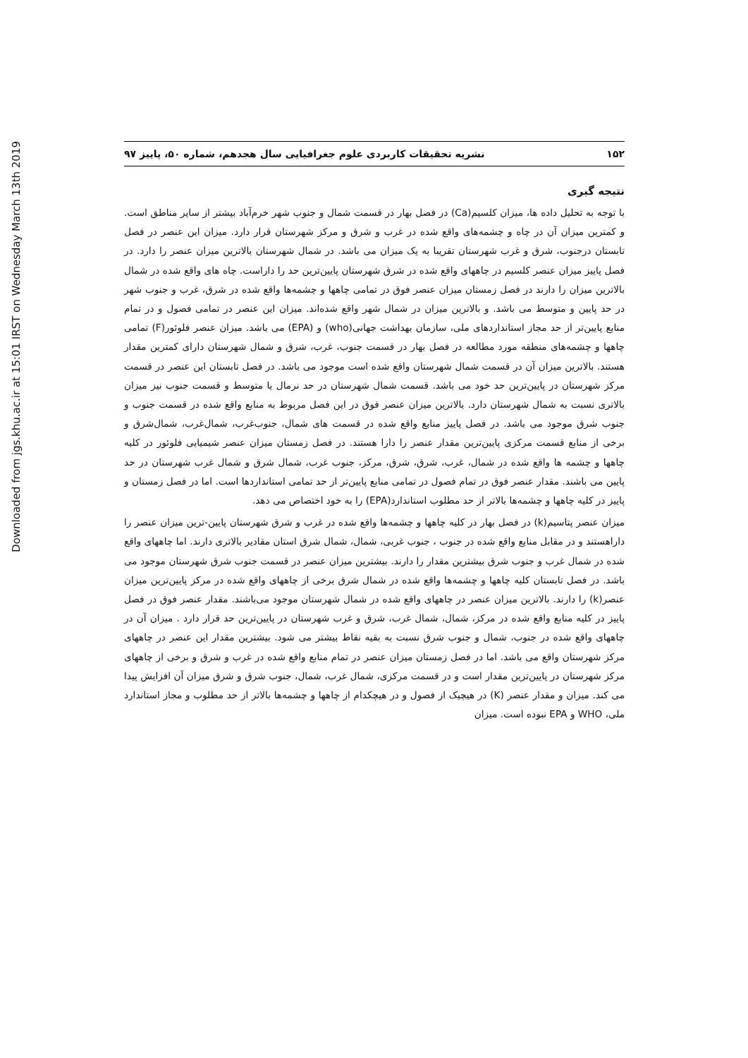Downloaded from jgs.khu.ac.ir at 15:01 IRST on Wednesday March 13th 2019
۱۵۲ نشریه تحقیقات کاربردی علوم جغرافیایی سال هجدهم، شماره ۵۰، پاییز ۹۷
نتیجه گیری
با توجه به تحلیل داده ها، میزان کلسیم(Ca) در فصل بهار در قسمت شمال و جنوب شهر خرم‌آباد بیشتر از سایر مناطق است. و کمترین میزان آن در چاه و چشمه‌های واقع شده در غرب و شرق و مرکز شهرستان قرار دارد. میزان این عنصر در فصل تابستان درجنوب، شرق و غرب شهرستان تقریبا به یک میزان می باشد. در شمال شهرستان بالاترین میزان عنصر را دارد. در فصل پاییز میزان عنصر کلسیم در چاههای واقع شده در شرق شهرستان پایین‌ترین حد را داراست. چاه های واقع شده در شمال بالاترین میزان را دارند در فصل زمستان میزان عنصر فوق در تمامی چاهها و چشمه‌ها واقع شده در شرق، غرب و جنوب شهر در حد پایین و متوسط می باشد. و بالاترین میزان در شمال شهر واقع شده‌اند. میزان این عنصر در تمامی فصول و در تمام منابع پایین‌تر از حد مجاز استانداردهای ملی، سازمان بهداشت جهانی(who) و (EPA) می باشد. میزان عنصر فلوئور(F) تمامی چاهها و چشمه‌های منطقه مورد مطالعه در فصل بهار در قسمت جنوب، غرب، شرق و شمال شهرستان دارای کمترین مقدار هستند. بالاترین میزان آن در قسمت شمال شهرستان واقع شده است موجود می باشد. در فصل تابستان این عنصر در قسمت مرکز شهرستان در پایین‌ترین حد خود می باشد. قسمت شمال شهرستان در حد نرمال یا متوسط و قسمت جنوب نیز میزان بالاتری نسبت به شمال شهرستان دارد. بالاترین میزان عنصر فوق در این فصل مربوط به منابع واقع شده در قسمت جنوب و جنوب شرق موجود می باشد. در فصل پاییز منابع واقع شده در قسمت های شمال، جنوب‌غرب، شمال‌غرب، شمال‌شرق و برخی از منابع قسمت مرکزی پایین‌ترین مقدار عنصر را دارا هستند. در فصل زمستان میزان عنصر شیمیایی فلوئور در کلیه چاهها و چشمه ها واقع شده در شمال، غرب، شرق، شرق، مرکز، جنوب غرب، شمال شرق و شمال غرب شهرستان در حد پایین می باشند. مقدار عنصر فوق در تمام فصول در تمامی منابع پایین‌تر از حد تمامی استانداردها است. اما در فصل زمستان و پاییز در کلیه چاهها و چشمه‌ها بالاتر از حد مطلوب استاندارد(EPA) را به خود اختصاص می دهد.
میزان عنصر پتاسیم(k) در فصل بهار در کلیه چاهها و چشمه‌ها واقع شده در غرب و شرق شهرستان پایین-ترین میزان عنصر را داراهستند و در مقابل منابع واقع شده در جنوب ، جنوب غربی، شمال، شمال شرق استان مقادیر بالاتری دارند. اما چاههای واقع شده در شمال غرب و جنوب شرق بیشترین مقدار را دارند. بیشترین میزان عنصر در قسمت جنوب شرق شهرستان موجود می باشد. در فصل تابستان کلیه چاهها و چشمه‌ها واقع شده در شمال شرق برخی از چاههای واقع شده در مرکز پایین‌ترین میزان عنصر(k) را دارند. بالاترین میزان عنصر در چاههای واقع شده در شمال شهرستان موجود می‌باشند. مقدار عنصر فوق در فصل پاییز در کلیه منابع واقع شده در مرکز، شمال، شمال غرب، شرق و غرب شهرستان در پایین‌ترین حد قرار دارد . میزان آن در چاههای واقع شده در جنوب، شمال و جنوب شرق نسبت به بقیه نقاط بیشتر می شود. بیشترین مقدار این عنصر در چاههای مرکز شهرستان واقع می باشد. اما در فصل زمستان میزان عنصر در تمام منابع واقع شده در غرب و شرق و برخی از چاههای مرکز شهرستان در پایین‌ترین مقدار است و در قسمت مرکزی، شمال غرب، شمال، جنوب شرق و شرق میزان آن افزایش پیدا می کند. میزان و مقدار عنصر (K) در هیچیک از فصول و در هیچکدام از چاهها و چشمه‌ها بالاتر از حد مطلوب و مجاز استاندارد ملی، WHO و EPA نبوده است. میزان